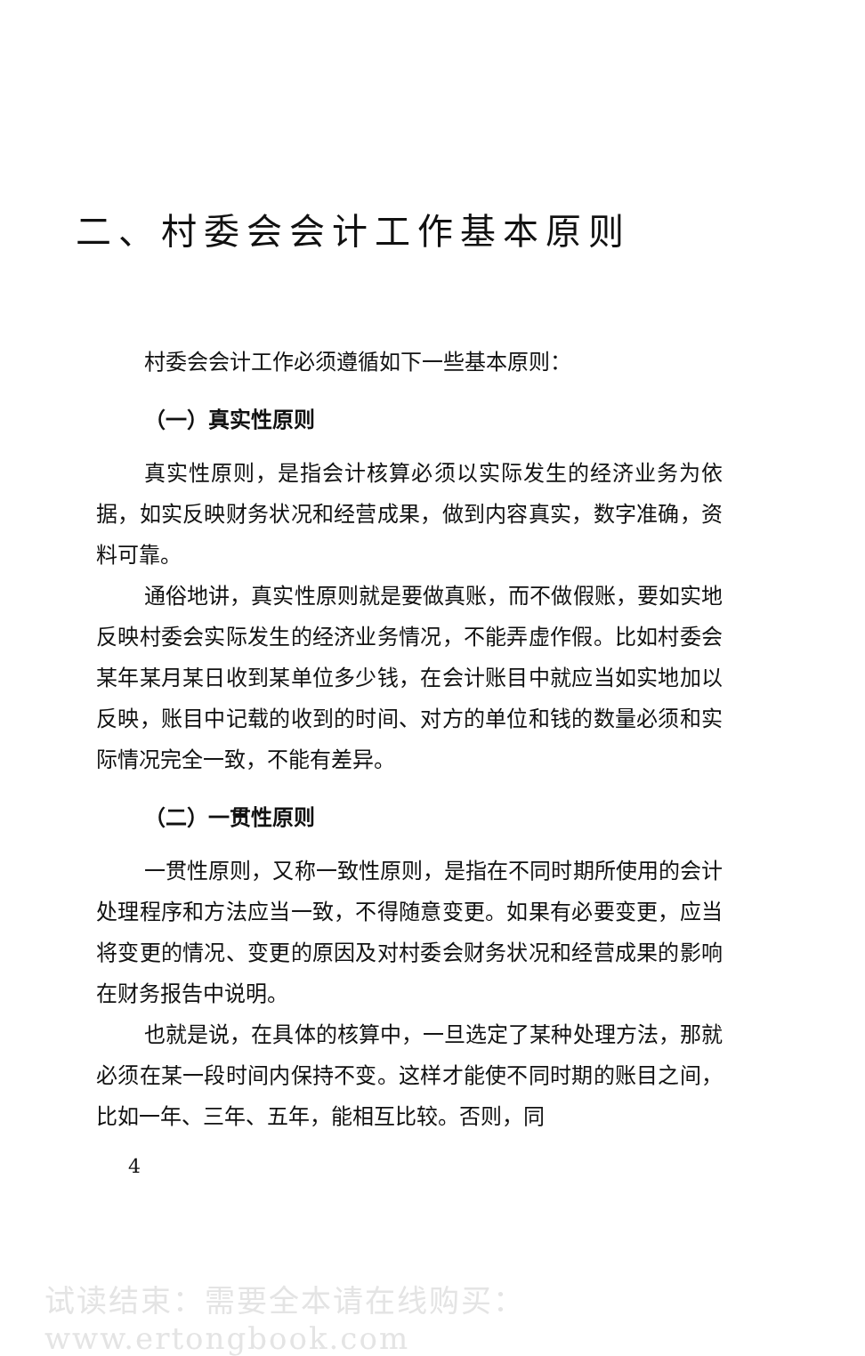二、村委会会计工作基本原则
村委会会计工作必须遵循如下一些基本原则：
（一）真实性原则
真实性原则，是指会计核算必须以实际发生的经济业务为依据，如实反映财务状况和经营成果，做到内容真实，数字准确，资料可靠。
通俗地讲，真实性原则就是要做真账，而不做假账，要如实地反映村委会实际发生的经济业务情况，不能弄虚作假。比如村委会某年某月某日收到某单位多少钱，在会计账目中就应当如实地加以反映，账目中记载的收到的时间、对方的单位和钱的数量必须和实际情况完全一致，不能有差异。
（二）一贯性原则
一贯性原则，又称一致性原则，是指在不同时期所使用的会计处理程序和方法应当一致，不得随意变更。如果有必要变更，应当将变更的情况、变更的原因及对村委会财务状况和经营成果的影响在财务报告中说明。
也就是说，在具体的核算中，一旦选定了某种处理方法，那就必须在某一段时间内保持不变。这样才能使不同时期的账目之间，比如一年、三年、五年，能相互比较。否则，同
4
试读结束：需要全本请在线购买： www.ertongbook.com